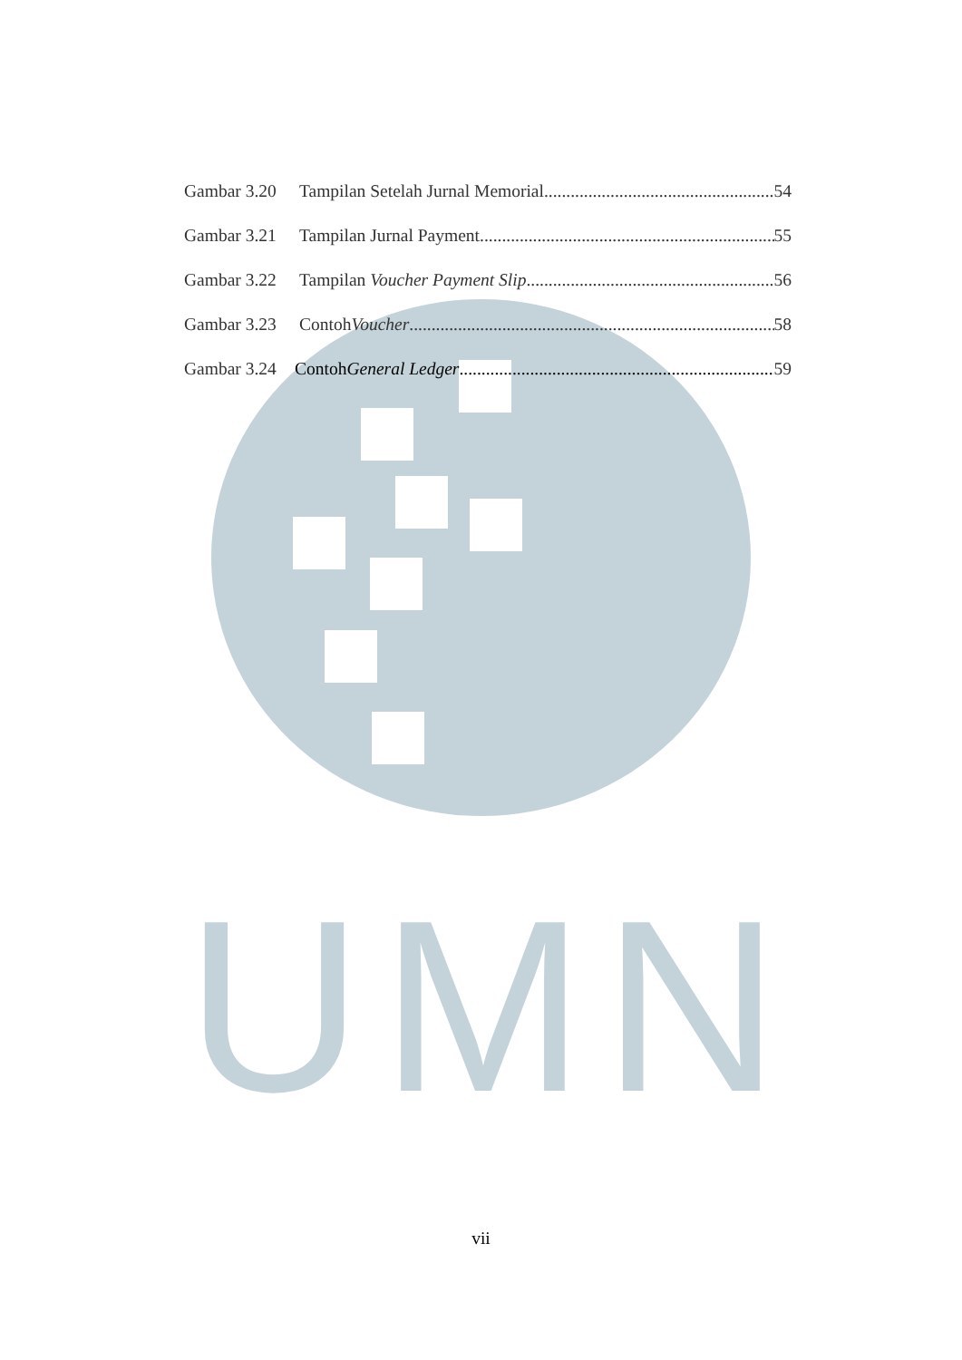UMN
Gambar 3.20 Tampilan Setelah Jurnal Memorial 54
Gambar 3.21 Tampilan Jurnal Payment 55
Gambar 3.22 Tampilan Voucher Payment Slip 56
Gambar 3.23 Contoh Voucher 58
Gambar 3.24 Contoh General Ledger 59
vii